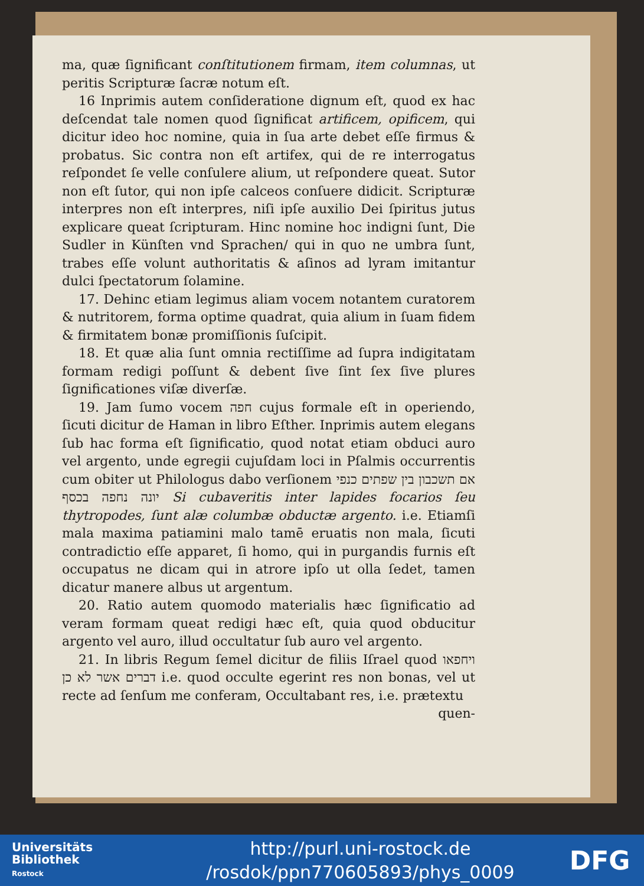ma, quæ ſignificant conſtitutionem firmam, item columnas, ut peritis Scripturæ ſacræ notum eſt.
16 Inprimis autem conſideratione dignum eſt, quod ex hac deſcendat tale nomen quod ſignificat artificem, opificem, qui dicitur ideo hoc nomine, quia in ſua arte debet eſſe firmus & probatus. Sic contra non eſt artifex, qui de re interrogatus reſpondet ſe velle conſulere alium, ut reſpondere queat. Sutor non eſt ſutor, qui non ipſe calceos conſuere didicit. Scripturæ interpres non eſt interpres, niſi ipſe auxilio Dei ſpiritus jutus explicare queat ſcripturam. Hinc nomine hoc indigni ſunt, Die Sudler in Künſten vnd Sprachen/ qui in quo ne umbra ſunt, trabes eſſe volunt authoritatis & aſinos ad lyram imitantur dulci ſpectatorum ſolamine.
17. Dehinc etiam legimus aliam vocem notantem curatorem & nutritorem, forma optime quadrat, quia alium in ſuam fidem & firmitatem bonæ promiſſionis ſuſcipit.
18. Et quæ alia ſunt omnia rectiſſime ad ſupra indigitatam formam redigi poſſunt & debent ſive ſint ſex ſive plures ſignificationes viſæ diverſæ.
19. Jam ſumo vocem חפה cujus formale eſt in operiendo, ſicuti dicitur de Haman in libro Eſther. Inprimis autem elegans ſub hac forma eſt ſignificatio, quod notat etiam obduci auro vel argento, unde egregii cujuſdam loci in Pſalmis occurrentis cum obiter ut Philologus dabo verſionem אם תשכבון בין שפתים כנפי יונה נחפה בכסף Si cubaveritis inter lapides focarios ſeu thytropodes, ſunt alæ columbæ obductæ argento. i.e. Etiamſi mala maxima patiamini malo tamē eruatis non mala, ſicuti contradictio eſſe apparet, ſi homo, qui in purgandis furnis eſt occupatus ne dicam qui in atrore ipſo ut olla ſedet, tamen dicatur manere albus ut argentum.
20. Ratio autem quomodo materialis hæc ſignificatio ad veram formam queat redigi hæc eſt, quia quod obducitur argento vel auro, illud occultatur ſub auro vel argento.
21. In libris Regum ſemel dicitur de filiis Iſrael quod ויחפאו דברים אשר לא כן i.e. quod occulte egerint res non bonas, vel ut recte ad ſenſum me conferam, Occultabant res, i.e. prætextu
quen-
Universitäts
Bibliothek
Rostock
http://purl.uni-rostock.de
/rosdok/ppn770605893/phys_0009
DFG